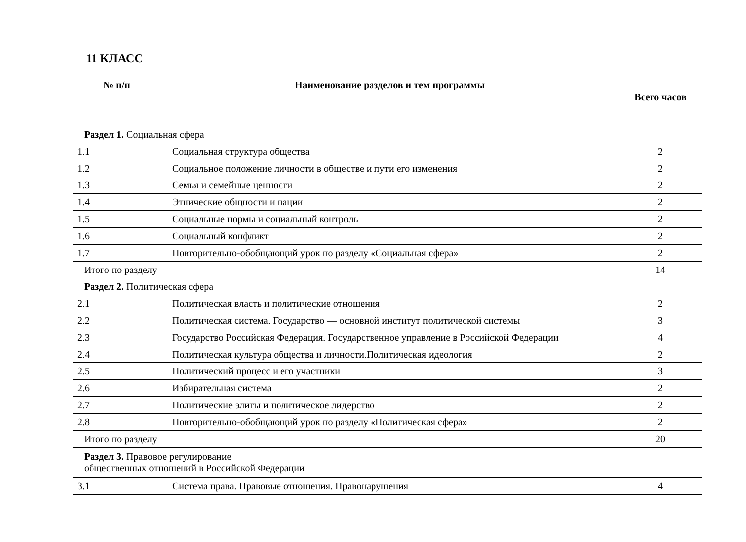11 КЛАСС
| № п/п | Наименование разделов и тем программы | Всего часов |
| --- | --- | --- |
| Раздел 1. Социальная сфера | | |
| 1.1 | Социальная структура общества | 2 |
| 1.2 | Социальное положение личности в обществе и пути его изменения | 2 |
| 1.3 | Семья и семейные ценности | 2 |
| 1.4 | Этнические общности и нации | 2 |
| 1.5 | Социальные нормы и социальный контроль | 2 |
| 1.6 | Социальный конфликт | 2 |
| 1.7 | Повторительно-обобщающий урок по разделу «Социальная сфера» | 2 |
| Итого по разделу | | 14 |
| Раздел 2. Политическая сфера | | |
| 2.1 | Политическая власть и политические отношения | 2 |
| 2.2 | Политическая система. Государство — основной институт политической системы | 3 |
| 2.3 | Государство Российская Федерация. Государственное управление в Российской Федерации | 4 |
| 2.4 | Политическая культура общества и личности.Политическая идеология | 2 |
| 2.5 | Политический процесс и его участники | 3 |
| 2.6 | Избирательная система | 2 |
| 2.7 | Политические элиты и политическое лидерство | 2 |
| 2.8 | Повторительно-обобщающий урок по разделу «Политическая сфера» | 2 |
| Итого по разделу | | 20 |
| Раздел 3. Правовое регулирование общественных отношений в Российской Федерации | | |
| 3.1 | Система права. Правовые отношения. Правонарушения | 4 |